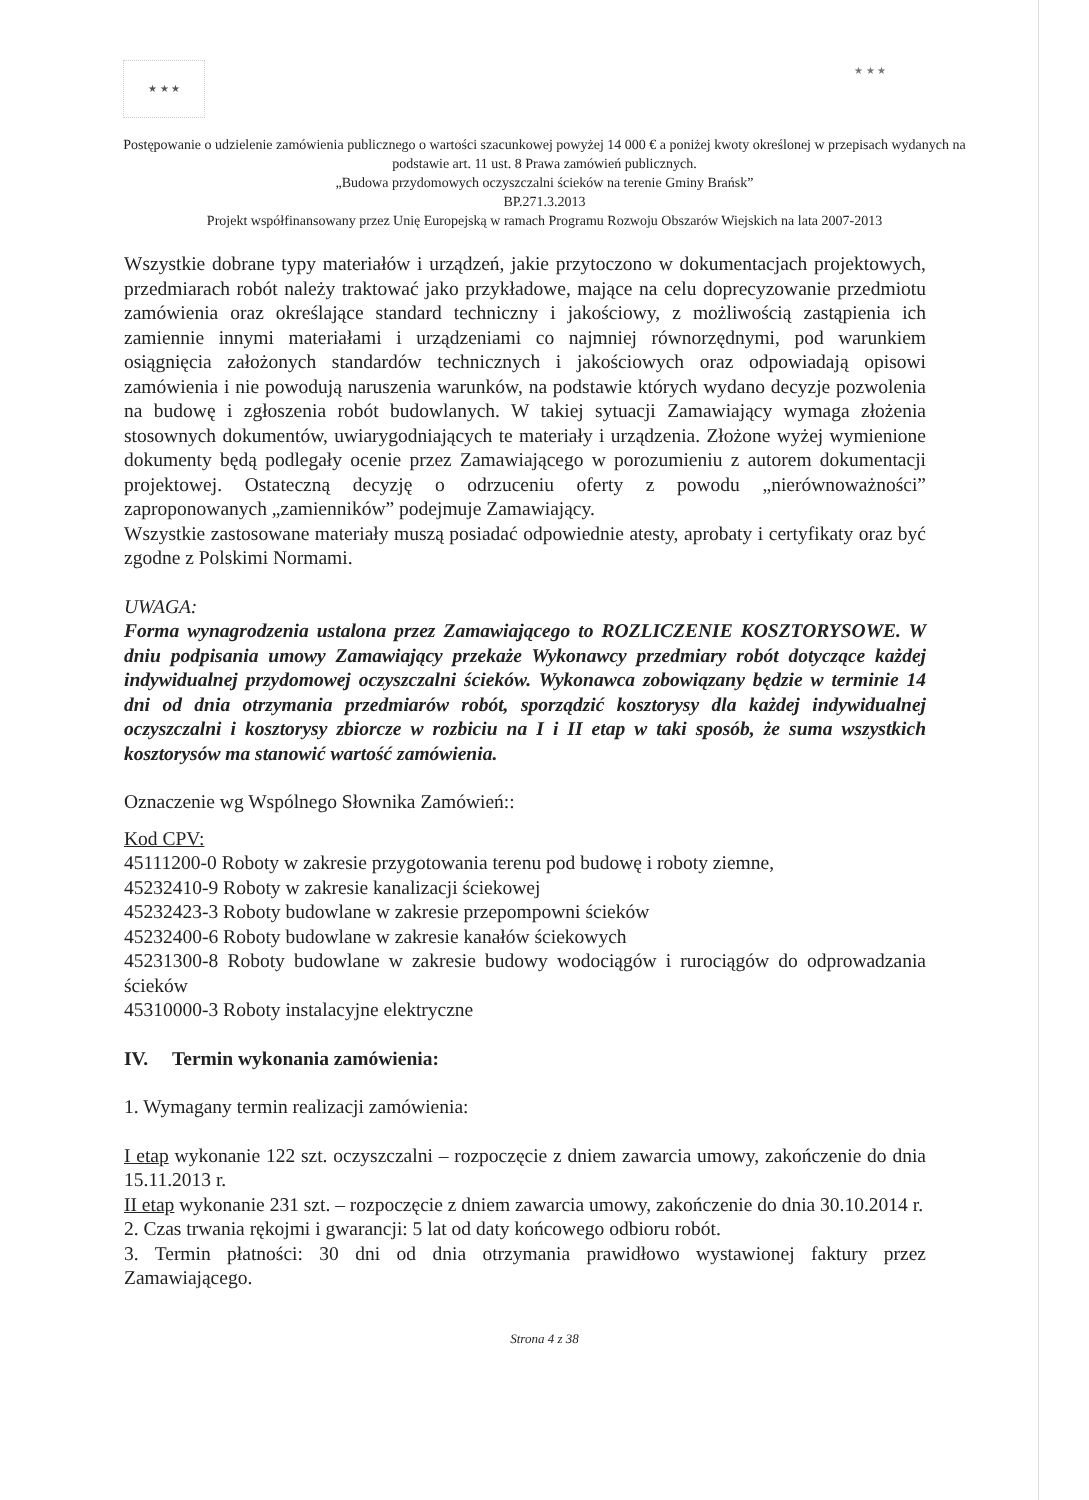★ ★ ★ ★ ★ ★
Postępowanie o udzielenie zamówienia publicznego o wartości szacunkowej powyżej 14 000 € a poniżej kwoty określonej w przepisach wydanych na podstawie art. 11 ust. 8 Prawa zamówień publicznych.
„Budowa przydomowych oczyszczalni ścieków na terenie Gminy Brańsk”
BP.271.3.2013
Projekt współfinansowany przez Unię Europejską w ramach Programu Rozwoju Obszarów Wiejskich na lata 2007-2013
Wszystkie dobrane typy materiałów i urządzeń, jakie przytoczono w dokumentacjach projektowych, przedmiarach robót należy traktować jako przykładowe, mające na celu doprecyzowanie przedmiotu zamówienia oraz określające standard techniczny i jakościowy, z możliwością zastąpienia ich zamiennie innymi materiałami i urządzeniami co najmniej równorzędnymi, pod warunkiem osiągnięcia założonych standardów technicznych i jakościowych oraz odpowiadają opisowi zamówienia i nie powodują naruszenia warunków, na podstawie których wydano decyzje pozwolenia na budowę i zgłoszenia robót budowlanych. W takiej sytuacji Zamawiający wymaga złożenia stosownych dokumentów, uwiarygodniających te materiały i urządzenia. Złożone wyżej wymienione dokumenty będą podlegały ocenie przez Zamawiającego w porozumieniu z autorem dokumentacji projektowej. Ostateczną decyzję o odrzuceniu oferty z powodu „nierównoważności” zaproponowanych „zamienników” podejmuje Zamawiający.
Wszystkie zastosowane materiały muszą posiadać odpowiednie atesty, aprobaty i certyfikaty oraz być zgodne z Polskimi Normami.
UWAGA:
Forma wynagrodzenia ustalona przez Zamawiającego to ROZLICZENIE KOSZTORYSOWE. W dniu podpisania umowy Zamawiający przekaże Wykonawcy przedmiary robót dotyczące każdej indywidualnej przydomowej oczyszczalni ścieków. Wykonawca zobowiązany będzie w terminie 14 dni od dnia otrzymania przedmiarów robót, sporządzić kosztorysy dla każdej indywidualnej oczyszczalni i kosztorysy zbiorcze w rozbiciu na I i II etap w taki sposób, że suma wszystkich kosztorysów ma stanowić wartość zamówienia.
Oznaczenie wg Wspólnego Słownika Zamówień::
Kod CPV:
45111200-0 Roboty w zakresie przygotowania terenu pod budowę i roboty ziemne,
45232410-9 Roboty w zakresie kanalizacji ściekowej
45232423-3 Roboty budowlane w zakresie przepompowni ścieków
45232400-6 Roboty budowlane w zakresie kanałów ściekowych
45231300-8 Roboty budowlane w zakresie budowy wodociągów i rurociągów do odprowadzania ścieków
45310000-3 Roboty instalacyjne elektryczne
IV. Termin wykonania zamówienia:
1. Wymagany termin realizacji zamówienia:
I etap wykonanie 122 szt. oczyszczalni – rozpoczęcie z dniem zawarcia umowy, zakończenie do dnia 15.11.2013 r.
II etap wykonanie 231 szt. – rozpoczęcie z dniem zawarcia umowy, zakończenie do dnia 30.10.2014 r.
2. Czas trwania rękojmi i gwarancji: 5 lat od daty końcowego odbioru robót.
3. Termin płatności: 30 dni od dnia otrzymania prawidłowo wystawionej faktury przez Zamawiającego.
Strona 4 z 38